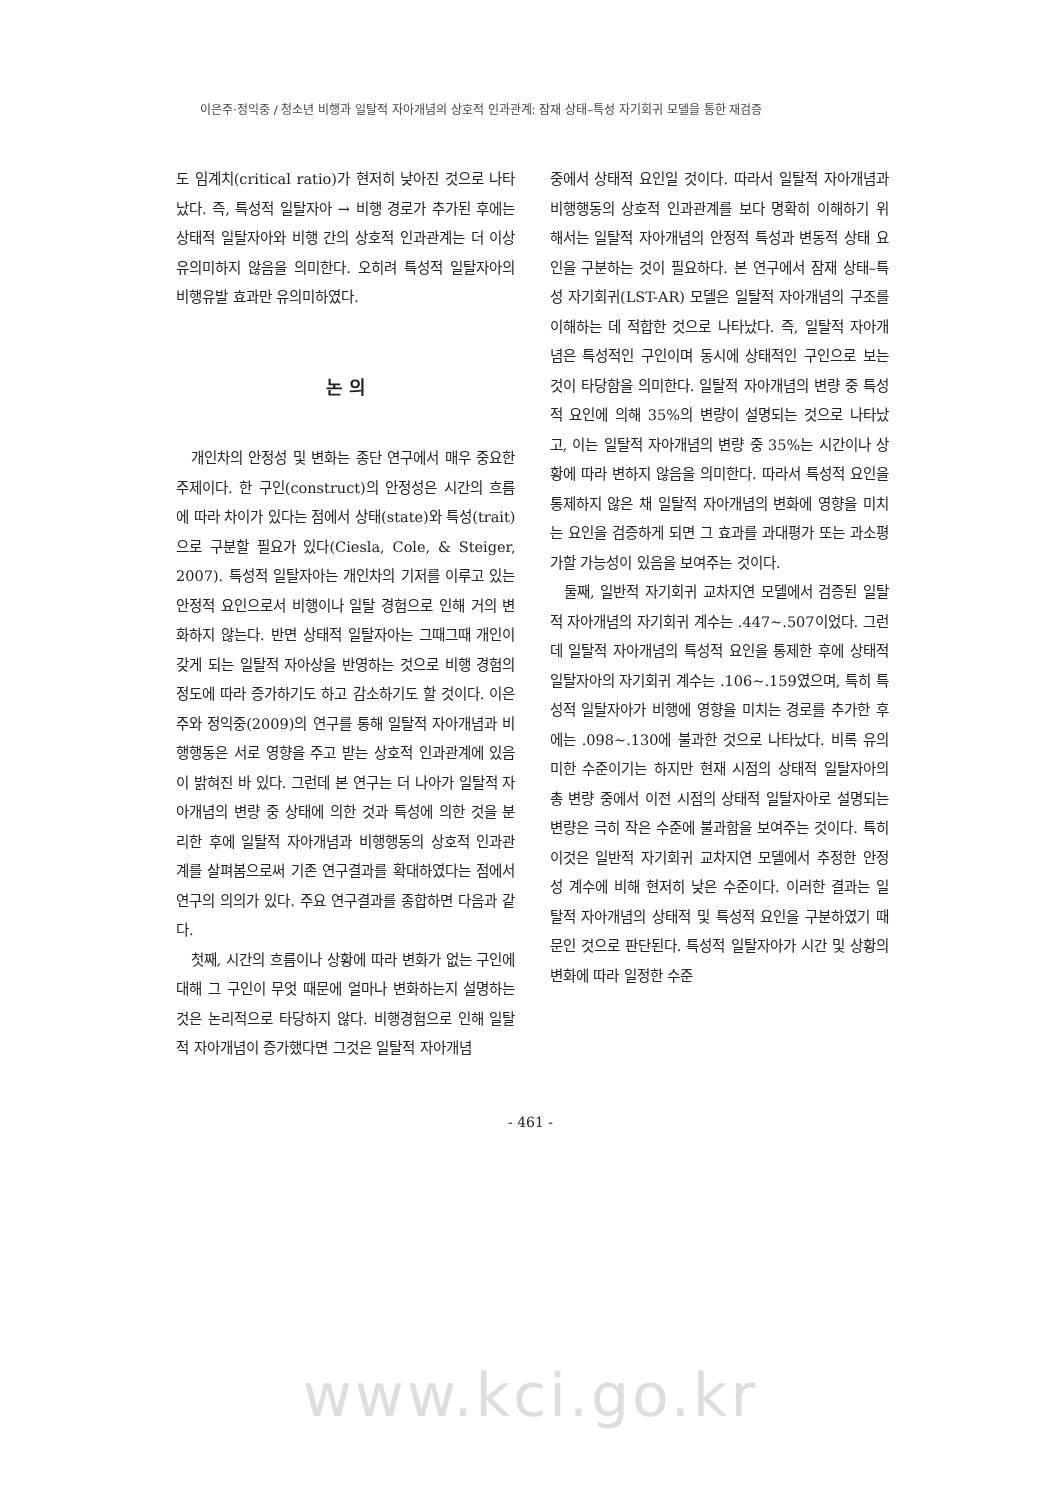이은주·정익중 / 청소년 비행과 일탈적 자아개념의 상호적 인과관계: 잠재 상태–특성 자기회귀 모델을 통한 재검증
도 임계치(critical ratio)가 현저히 낮아진 것으로 나타났다. 즉, 특성적 일탈자아 → 비행 경로가 추가된 후에는 상태적 일탈자아와 비행 간의 상호적 인과관계는 더 이상 유의미하지 않음을 의미한다. 오히려 특성적 일탈자아의 비행유발 효과만 유의미하였다.
논 의
개인차의 안정성 및 변화는 종단 연구에서 매우 중요한 주제이다. 한 구인(construct)의 안정성은 시간의 흐름에 따라 차이가 있다는 점에서 상태(state)와 특성(trait)으로 구분할 필요가 있다(Ciesla, Cole, & Steiger, 2007). 특성적 일탈자아는 개인차의 기저를 이루고 있는 안정적 요인으로서 비행이나 일탈 경험으로 인해 거의 변화하지 않는다. 반면 상태적 일탈자아는 그때그때 개인이 갖게 되는 일탈적 자아상을 반영하는 것으로 비행 경험의 정도에 따라 증가하기도 하고 감소하기도 할 것이다. 이은주와 정익중(2009)의 연구를 통해 일탈적 자아개념과 비행행동은 서로 영향을 주고 받는 상호적 인과관계에 있음이 밝혀진 바 있다. 그런데 본 연구는 더 나아가 일탈적 자아개념의 변량 중 상태에 의한 것과 특성에 의한 것을 분리한 후에 일탈적 자아개념과 비행행동의 상호적 인과관계를 살펴봄으로써 기존 연구결과를 확대하였다는 점에서 연구의 의의가 있다. 주요 연구결과를 종합하면 다음과 같다.
첫째, 시간의 흐름이나 상황에 따라 변화가 없는 구인에 대해 그 구인이 무엇 때문에 얼마나 변화하는지 설명하는 것은 논리적으로 타당하지 않다. 비행경험으로 인해 일탈적 자아개념이 증가했다면 그것은 일탈적 자아개념
중에서 상태적 요인일 것이다. 따라서 일탈적 자아개념과 비행행동의 상호적 인과관계를 보다 명확히 이해하기 위해서는 일탈적 자아개념의 안정적 특성과 변동적 상태 요인을 구분하는 것이 필요하다. 본 연구에서 잠재 상태–특성 자기회귀(LST-AR) 모델은 일탈적 자아개념의 구조를 이해하는 데 적합한 것으로 나타났다. 즉, 일탈적 자아개념은 특성적인 구인이며 동시에 상태적인 구인으로 보는 것이 타당함을 의미한다. 일탈적 자아개념의 변량 중 특성적 요인에 의해 35%의 변량이 설명되는 것으로 나타났고, 이는 일탈적 자아개념의 변량 중 35%는 시간이나 상황에 따라 변하지 않음을 의미한다. 따라서 특성적 요인을 통제하지 않은 채 일탈적 자아개념의 변화에 영향을 미치는 요인을 검증하게 되면 그 효과를 과대평가 또는 과소평가할 가능성이 있음을 보여주는 것이다.
둘째, 일반적 자기회귀 교차지연 모델에서 검증된 일탈적 자아개념의 자기회귀 계수는 .447~.507이었다. 그런데 일탈적 자아개념의 특성적 요인을 통제한 후에 상태적 일탈자아의 자기회귀 계수는 .106~.159였으며, 특히 특성적 일탈자아가 비행에 영향을 미치는 경로를 추가한 후에는 .098~.130에 불과한 것으로 나타났다. 비록 유의미한 수준이기는 하지만 현재 시점의 상태적 일탈자아의 총 변량 중에서 이전 시점의 상태적 일탈자아로 설명되는 변량은 극히 작은 수준에 불과함을 보여주는 것이다. 특히 이것은 일반적 자기회귀 교차지연 모델에서 추정한 안정성 계수에 비해 현저히 낮은 수준이다. 이러한 결과는 일탈적 자아개념의 상태적 및 특성적 요인을 구분하였기 때문인 것으로 판단된다. 특성적 일탈자아가 시간 및 상황의 변화에 따라 일정한 수준
- 461 -
www.kci.go.kr